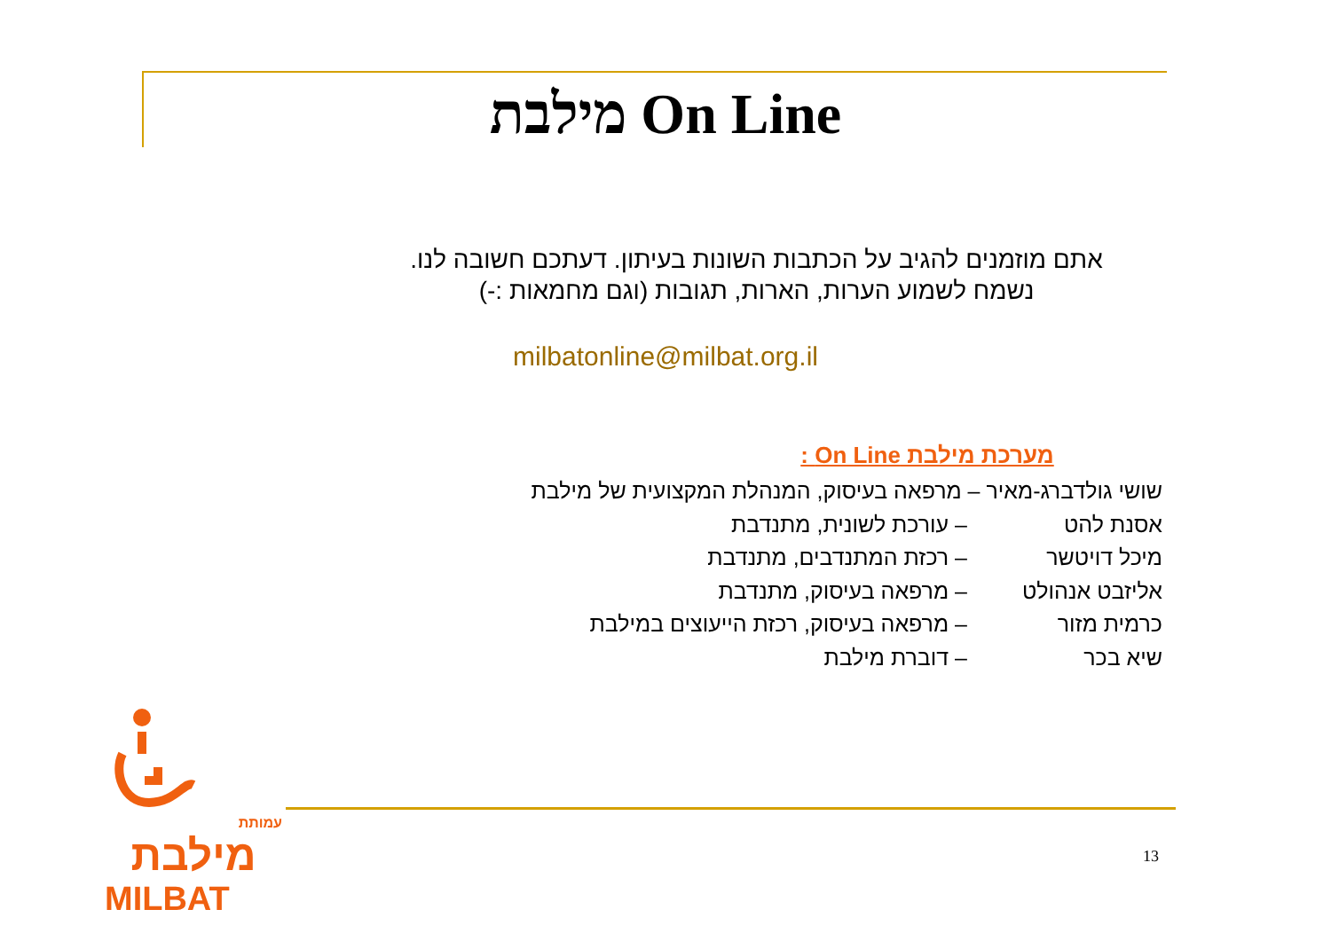מילבת On Line
אתם מוזמנים להגיב על הכתבות השונות בעיתון. דעתכם חשובה לנו.
נשמח לשמוע הערות, הארות, תגובות (וגם מחמאות :-)
milbatonline@milbat.org.il
מערכת מילבת On Line :
שושי גולדברג-מאיר – מרפאה בעיסוק, המנהלת המקצועית של מילבת
אסנת להט – עורכת לשונית, מתנדבת
מיכל דויטשר – רכזת המתנדבים, מתנדבת
אליזבט אנהולט – מרפאה בעיסוק, מתנדבת
כרמית מזור – מרפאה בעיסוק, רכזת הייעוצים במילבת
שיא בכר – דוברת מילבת
עמותת
מילבת
MILBAT
13